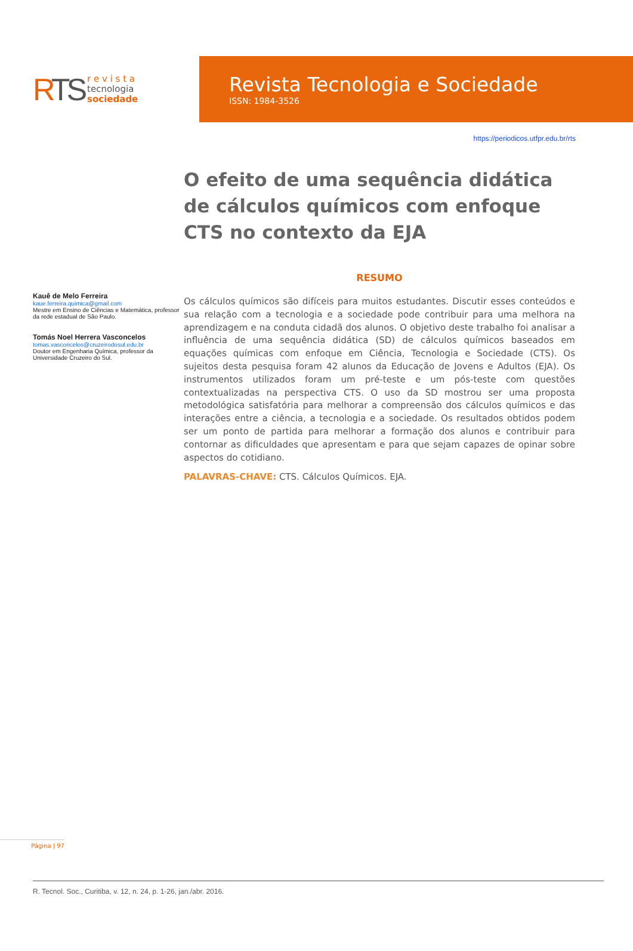RTS
r e v i s t a
tecnologia
sociedade
Revista Tecnologia e Sociedade
ISSN: 1984-3526
https://periodicos.utfpr.edu.br/rts
Kauê de Melo Ferreira
kaue.ferreira.quimica@gmail.com
Mestre em Ensino de Ciências e Matemática, professor da rede estadual de São Paulo.
Tomás Noel Herrera Vasconcelos
tomas.vasconcelos@cruzeirodosul.edu.br
Doutor em Engenharia Química, professor da Universidade Cruzeiro do Sul.
O efeito de uma sequência didática de cálculos químicos com enfoque CTS no contexto da EJA
RESUMO
Os cálculos químicos são difíceis para muitos estudantes. Discutir esses conteúdos e sua relação com a tecnologia e a sociedade pode contribuir para uma melhora na aprendizagem e na conduta cidadã dos alunos. O objetivo deste trabalho foi analisar a influência de uma sequência didática (SD) de cálculos químicos baseados em equações químicas com enfoque em Ciência, Tecnologia e Sociedade (CTS). Os sujeitos desta pesquisa foram 42 alunos da Educação de Jovens e Adultos (EJA). Os instrumentos utilizados foram um pré-teste e um pós-teste com questões contextualizadas na perspectiva CTS. O uso da SD mostrou ser uma proposta metodológica satisfatória para melhorar a compreensão dos cálculos químicos e das interações entre a ciência, a tecnologia e a sociedade. Os resultados obtidos podem ser um ponto de partida para melhorar a formação dos alunos e contribuir para contornar as dificuldades que apresentam e para que sejam capazes de opinar sobre aspectos do cotidiano.
PALAVRAS-CHAVE: CTS. Cálculos Químicos. EJA.
Página | 97
R. Tecnol. Soc., Curitiba, v. 12, n. 24, p. 1-26, jan./abr. 2016.